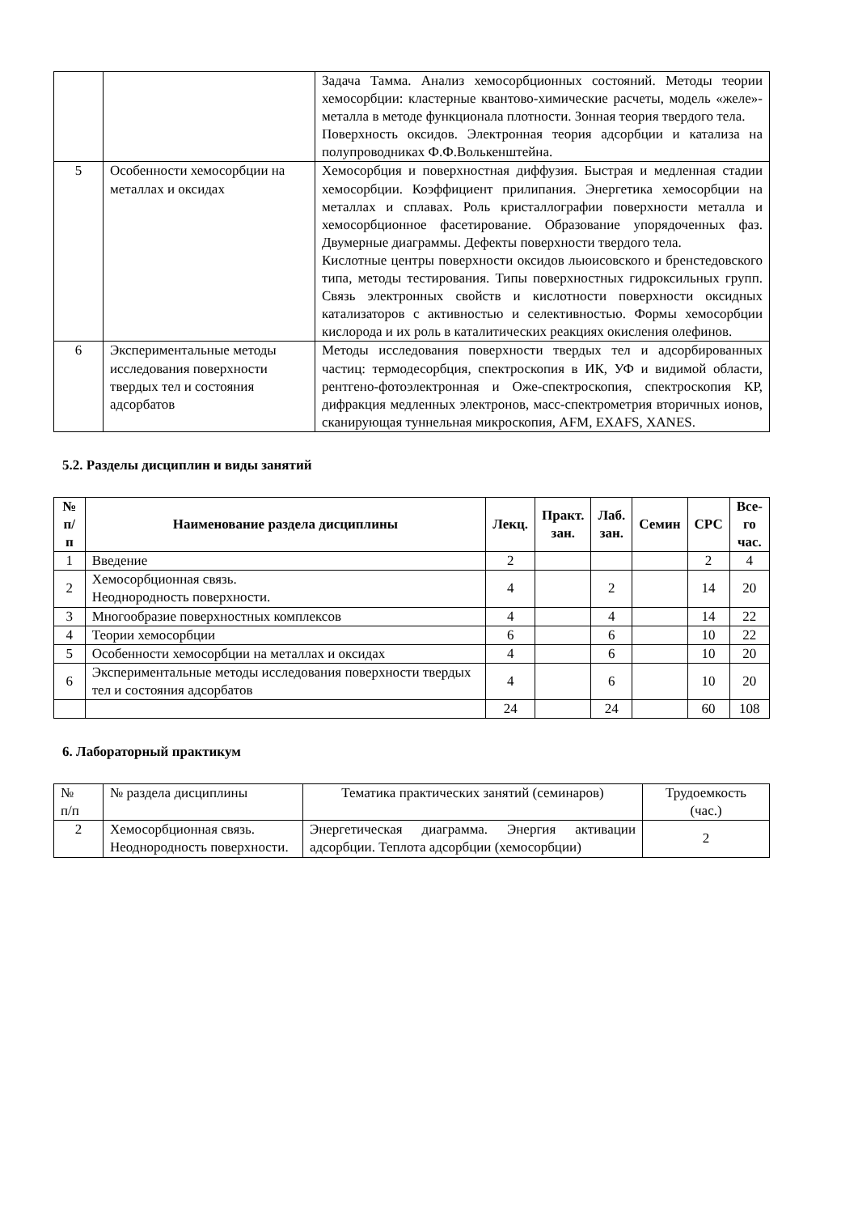| | | Задача Тамма. Анализ хемосорбционных состояний. Методы теории хемосорбции: кластерные квантово-химические расчеты, модель «желе»-металла в методе функционала плотности. Зонная теория твердого тела. Поверхность оксидов. Электронная теория адсорбции и катализа на полупроводниках Ф.Ф.Волькенштейна. |
| 5 | Особенности хемосорбции на металлах и оксидах | Хемосорбция и поверхностная диффузия. Быстрая и медленная стадии хемосорбции. Коэффициент прилипания. Энергетика хемосорбции на металлах и сплавах. Роль кристаллографии поверхности металла и хемосорбционное фасетирование. Образование упорядоченных фаз. Двумерные диаграммы. Дефекты поверхности твердого тела. Кислотные центры поверхности оксидов льюисовского и бренстедовского типа, методы тестирования. Типы поверхностных гидроксильных групп. Связь электронных свойств и кислотности поверхности оксидных катализаторов с активностью и селективностью. Формы хемосорбции кислорода и их роль в каталитических реакциях окисления олефинов. |
| 6 | Экспериментальные методы исследования поверхности твердых тел и состояния адсорбатов | Методы исследования поверхности твердых тел и адсорбированных частиц: термодесорбция, спектроскопия в ИК, УФ и видимой области, рентгено-фотоэлектронная и Оже-спектроскопия, спектроскопия КР, дифракция медленных электронов, масс-спектрометрия вторичных ионов, сканирующая туннельная микроскопия, AFM, EXAFS, XANES. |
5.2. Разделы дисциплин и виды занятий
| № п/п | Наименование раздела дисциплины | Лекц. | Практ. зан. | Лаб. зан. | Семин | СРС | Все- го час. |
| --- | --- | --- | --- | --- | --- | --- | --- |
| 1 | Введение | 2 | | | | 2 | 4 |
| 2 | Хемосорбционная связь. Неоднородность поверхности. | 4 | | 2 | | 14 | 20 |
| 3 | Многообразие поверхностных комплексов | 4 | | 4 | | 14 | 22 |
| 4 | Теории хемосорбции | 6 | | 6 | | 10 | 22 |
| 5 | Особенности хемосорбции на металлах и оксидах | 4 | | 6 | | 10 | 20 |
| 6 | Экспериментальные методы исследования поверхности твердых тел и состояния адсорбатов | 4 | | 6 | | 10 | 20 |
| | | 24 | | 24 | | 60 | 108 |
6. Лабораторный практикум
| № п/п | № раздела дисциплины | Тематика практических занятий (семинаров) | Трудоемкость (час.) |
| 2 | Хемосорбционная связь. Неоднородность поверхности. | Энергетическая диаграмма. Энергия активации адсорбции. Теплота адсорбции (хемосорбции) | 2 |